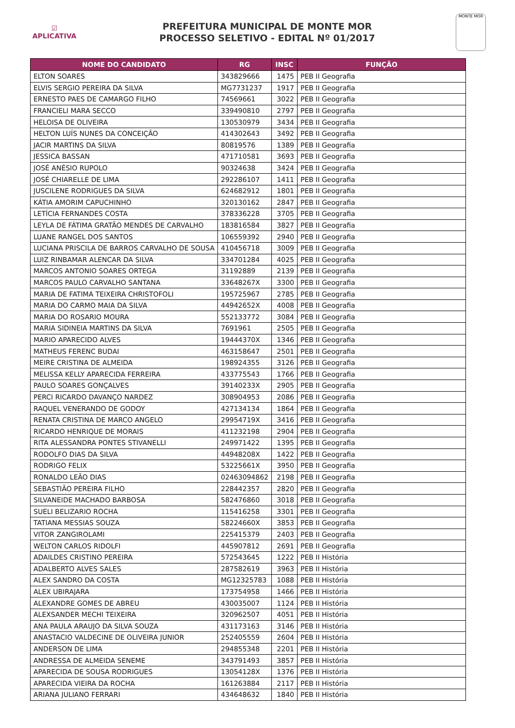☑
APLICATIVA
PREFEITURA MUNICIPAL DE MONTE MOR
PROCESSO SELETIVO - EDITAL Nº 01/2017
MONTE MOR
| NOME DO CANDIDATO | RG | INSC | FUNÇÃO |
| --- | --- | --- | --- |
| ELTON SOARES | 343829666 | 1475 | PEB II Geografia |
| ELVIS SERGIO PEREIRA DA SILVA | MG7731237 | 1917 | PEB II Geografia |
| ERNESTO PAES DE CAMARGO FILHO | 74569661 | 3022 | PEB II Geografia |
| FRANCIELI MARA SECCO | 339490810 | 2797 | PEB II Geografia |
| HELOISA DE OLIVEIRA | 130530979 | 3434 | PEB II Geografia |
| HELTON LUÍS NUNES DA CONCEIÇÃO | 414302643 | 3492 | PEB II Geografia |
| JACIR MARTINS DA SILVA | 80819576 | 1389 | PEB II Geografia |
| JESSICA BASSAN | 471710581 | 3693 | PEB II Geografia |
| JOSÉ ANÉSIO RUPOLO | 90324638 | 3424 | PEB II Geografia |
| JOSÉ CHIARELLE DE LIMA | 292286107 | 1411 | PEB II Geografia |
| JUSCILENE RODRIGUES DA SILVA | 624682912 | 1801 | PEB II Geografia |
| KÁTIA AMORIM CAPUCHINHO | 320130162 | 2847 | PEB II Geografia |
| LETÍCIA FERNANDES COSTA | 378336228 | 3705 | PEB II Geografia |
| LEYLA DE FÁTIMA GRATÃO MENDES DE CARVALHO | 183816584 | 3827 | PEB II Geografia |
| LUANE RANGEL DOS SANTOS | 106559392 | 2940 | PEB II Geografia |
| LUCIANA PRISCILA DE BARROS CARVALHO DE SOUSA | 410456718 | 3009 | PEB II Geografia |
| LUIZ RINBAMAR ALENCAR DA SILVA | 334701284 | 4025 | PEB II Geografia |
| MARCOS ANTONIO SOARES ORTEGA | 31192889 | 2139 | PEB II Geografia |
| MARCOS PAULO CARVALHO SANTANA | 33648267X | 3300 | PEB II Geografia |
| MARIA DE FATIMA TEIXEIRA CHRISTOFOLI | 195725967 | 2785 | PEB II Geografia |
| MARIA DO CARMO MAIA DA SILVA | 44942652X | 4008 | PEB II Geografia |
| MARIA DO ROSARIO MOURA | 552133772 | 3084 | PEB II Geografia |
| MARIA SIDINEIA MARTINS DA SILVA | 7691961 | 2505 | PEB II Geografia |
| MARIO APARECIDO ALVES | 19444370X | 1346 | PEB II Geografia |
| MATHEUS FERENC BUDAI | 463158647 | 2501 | PEB II Geografia |
| MEIRE CRISTINA DE ALMEIDA | 198924355 | 3126 | PEB II Geografia |
| MELISSA KELLY APARECIDA FERREIRA | 433775543 | 1766 | PEB II Geografia |
| PAULO SOARES GONÇALVES | 39140233X | 2905 | PEB II Geografia |
| PERCI RICARDO DAVANÇO NARDEZ | 308904953 | 2086 | PEB II Geografia |
| RAQUEL VENERANDO DE GODOY | 427134134 | 1864 | PEB II Geografia |
| RENATA CRISTINA DE MARCO ANGELO | 29954719X | 3416 | PEB II Geografia |
| RICARDO HENRIQUE DE MORAIS | 411232198 | 2904 | PEB II Geografia |
| RITA ALESSANDRA PONTES STIVANELLI | 249971422 | 1395 | PEB II Geografia |
| RODOLFO DIAS DA SILVA | 44948208X | 1422 | PEB II Geografia |
| RODRIGO FELIX | 53225661X | 3950 | PEB II Geografia |
| RONALDO LEÃO DIAS | 02463094862 | 2198 | PEB II Geografia |
| SEBASTIÃO PEREIRA FILHO | 228442357 | 2820 | PEB II Geografia |
| SILVANEIDE MACHADO BARBOSA | 582476860 | 3018 | PEB II Geografia |
| SUELI BELIZARIO ROCHA | 115416258 | 3301 | PEB II Geografia |
| TATIANA MESSIAS SOUZA | 58224660X | 3853 | PEB II Geografia |
| VITOR ZANGIROLAMI | 225415379 | 2403 | PEB II Geografia |
| WELTON CARLOS RIDOLFI | 445907812 | 2691 | PEB II Geografia |
| ADAILDES CRISTINO PEREIRA | 572543645 | 1222 | PEB II História |
| ADALBERTO ALVES SALES | 287582619 | 3963 | PEB II História |
| ALEX SANDRO DA COSTA | MG12325783 | 1088 | PEB II História |
| ALEX UBIRAJARA | 173754958 | 1466 | PEB II História |
| ALEXANDRE GOMES DE ABREU | 430035007 | 1124 | PEB II História |
| ALEXSANDER MECHI TEIXEIRA | 320962507 | 4051 | PEB II História |
| ANA PAULA ARAUJO DA SILVA SOUZA | 431173163 | 3146 | PEB II História |
| ANASTACIO VALDECINE DE OLIVEIRA JUNIOR | 252405559 | 2604 | PEB II História |
| ANDERSON DE LIMA | 294855348 | 2201 | PEB II História |
| ANDRESSA DE ALMEIDA SENEME | 343791493 | 3857 | PEB II História |
| APARECIDA DE SOUSA RODRIGUES | 13054128X | 1376 | PEB II História |
| APARECIDA VIEIRA DA ROCHA | 161263884 | 2117 | PEB II História |
| ARIANA JULIANO FERRARI | 434648632 | 1840 | PEB II História |